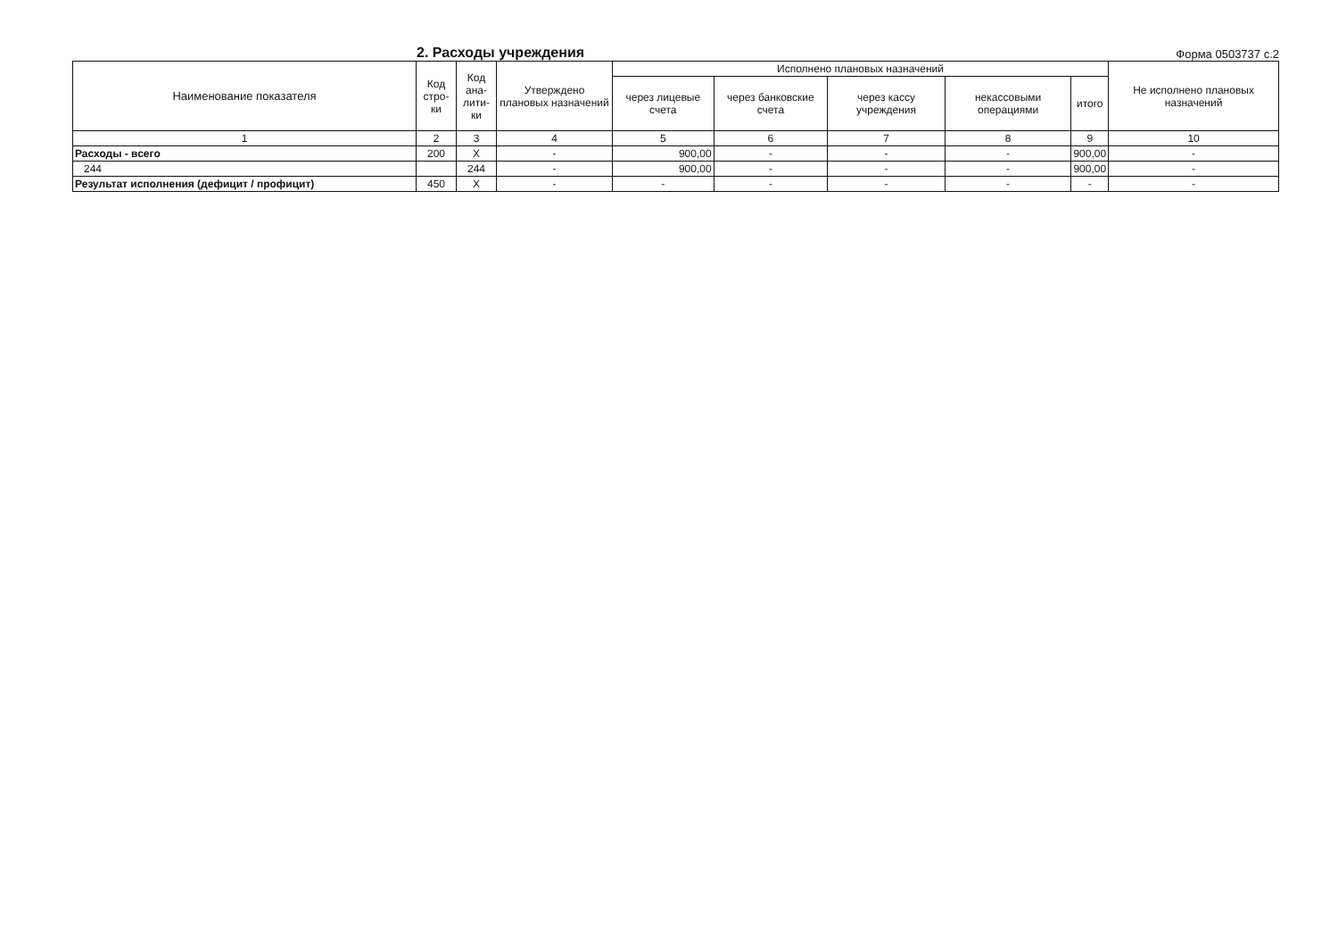2. Расходы учреждения
Форма 0503737 с.2
| Наименование показателя | Код стро-ки | Код ана-лити-ки | Утверждено плановых назначений | Исполнено плановых назначений | | | | | Не исполнено плановых назначений |
| --- | --- | --- | --- | --- | --- | --- | --- | --- | --- |
| | | | | через лицевые счета | через банковские счета | через кассу учреждения | некассовыми операциями | итого | |
| 1 | 2 | 3 | 4 | 5 | 6 | 7 | 8 | 9 | 10 |
| Расходы - всего | 200 | X | - | 900,00 | - | - | - | 900,00 | - |
| 244 | | 244 | - | 900,00 | - | - | - | 900,00 | - |
| Результат исполнения (дефицит / профицит) | 450 | X | - | - | - | - | - | - | - |